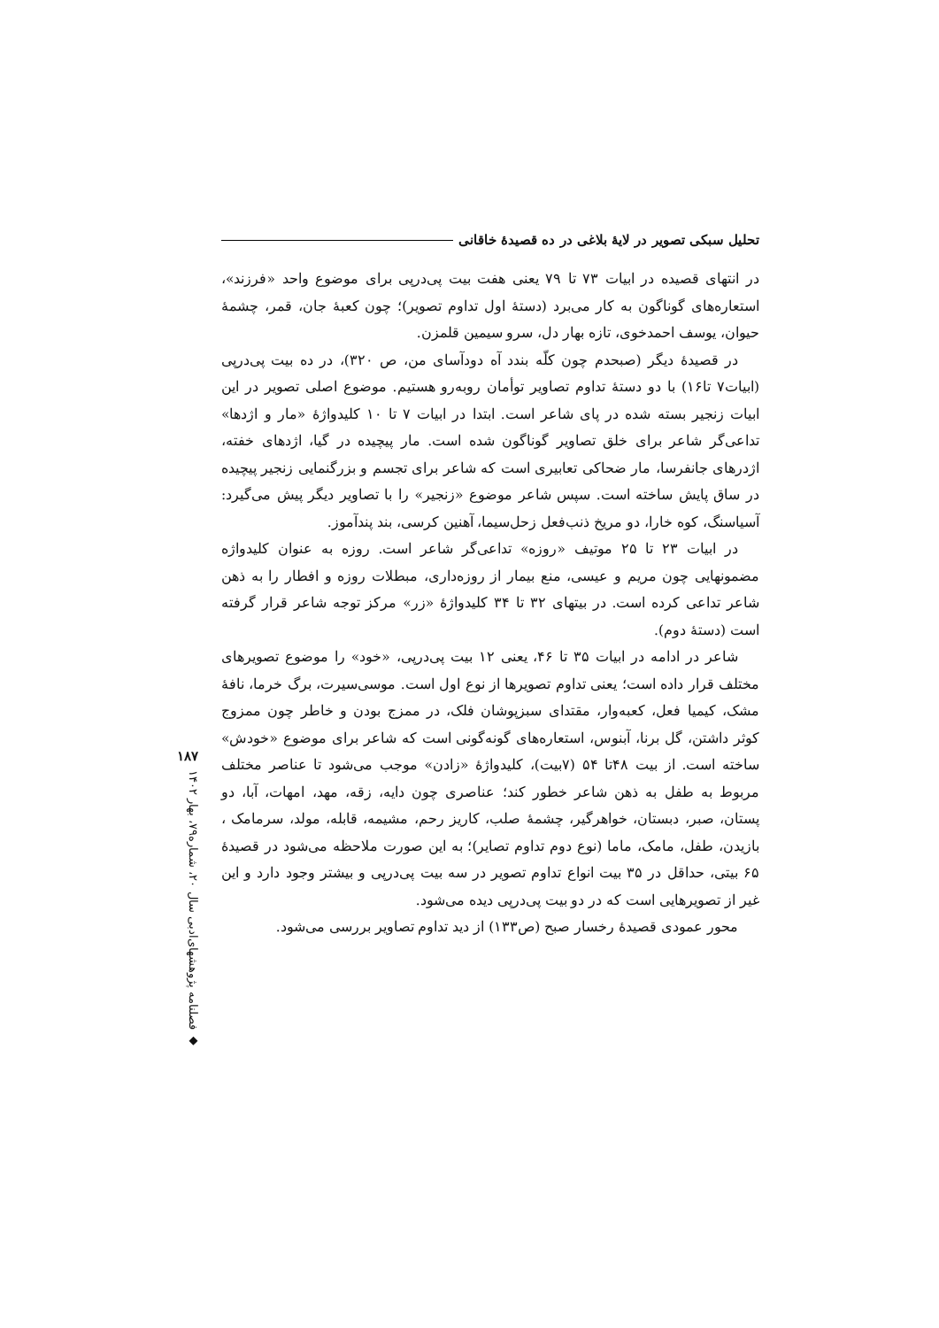تحلیل سبکی تصویر در لایهٔ بلاغی در ده قصیدهٔ خاقانی
در انتهای قصیده در ابیات ۷۳ تا ۷۹ یعنی هفت بیت پی‌درپی برای موضوع واحد «فرزند»، استعاره‌های گوناگون به کار می‌برد (دستهٔ اول تداوم تصویر)؛ چون کعبهٔ جان، قمر، چشمهٔ حیوان، یوسف احمدخوی، تازه بهار دل، سرو سیمین قلمزن.
در قصیدهٔ دیگر (صبحدم چون کلّه بندد آه دودآسای من، ص ۳۲۰)، در ده بیت پی‌درپی (ابیات۷ تا۱۶) با دو دستهٔ تداوم تصاویر توأمان روبه‌رو هستیم. موضوع اصلی تصویر در این ابیات زنجیر بسته شده در پای شاعر است. ابتدا در ابیات ۷ تا ۱۰ کلیدواژهٔ «مار و اژدها» تداعی‌گر شاعر برای خلق تصاویر گوناگون شده است. مار پیچیده در گیا، اژدهای خفته، اژدرهای جانفرسا، مار ضحاکی تعابیری است که شاعر برای تجسم و بزرگنمایی زنجیر پیچیده در ساق پایش ساخته است. سپس شاعر موضوع «زنجیر» را با تصاویر دیگر پیش می‌گیرد: آسیاسنگ، کوه خارا، دو مریخ ذنب‌فعل زحل‌سیما، آهنین کرسی، بند پندآموز.
در ابیات ۲۳ تا ۲۵ موتیف «روزه» تداعی‌گر شاعر است. روزه به عنوان کلیدواژه مضمونهایی چون مریم و عیسی، منع بیمار از روزه‌داری، مبطلات روزه و افطار را به ذهن شاعر تداعی کرده است. در بیتهای ۳۲ تا ۳۴ کلیدواژهٔ «زر» مرکز توجه شاعر قرار گرفته است (دستهٔ دوم).
شاعر در ادامه در ابیات ۳۵ تا ۴۶، یعنی ۱۲ بیت پی‌درپی، «خود» را موضوع تصویرهای مختلف قرار داده است؛ یعنی تداوم تصویرها از نوع اول است. موسی‌سیرت، برگ خرما، نافهٔ مشک، کیمیا فعل، کعبه‌وار، مقتدای سبزپوشان فلک، در ممزج بودن و خاطر چون ممزوج کوثر داشتن، گل برنا، آبنوس، استعاره‌های گونه‌گونی است که شاعر برای موضوع «خودش» ساخته است. از بیت ۴۸تا ۵۴ (۷بیت)، کلیدواژهٔ «زادن» موجب می‌شود تا عناصر مختلف مربوط به طفل به ذهن شاعر خطور کند؛ عناصری چون دایه، زقه، مهد، امهات، آبا، دو پستان، صبر، دبستان، خواهرگیر، چشمهٔ صلب، کاریز رحم، مشیمه، قابله، مولد، سرمامک ، بازیدن، طفل، مامک، ماما (نوع دوم تداوم تصایر)؛ به این صورت ملاحظه می‌شود در قصیدهٔ ۶۵ بیتی، حداقل در ۳۵ بیت انواع تداوم تصویر در سه بیت پی‌درپی و بیشتر وجود دارد و این غیر از تصویرهایی است که در دو بیت پی‌درپی دیده می‌شود.
محور عمودی قصیدهٔ رخسار صبح (ص۱۳۳) از دید تداوم تصاویر بررسی می‌شود.
۱۸۷
◆ فصلنامه پژوهشهای‌ادبی سال ۲۰، شماره۷۹، بهار ۱۴۰۲